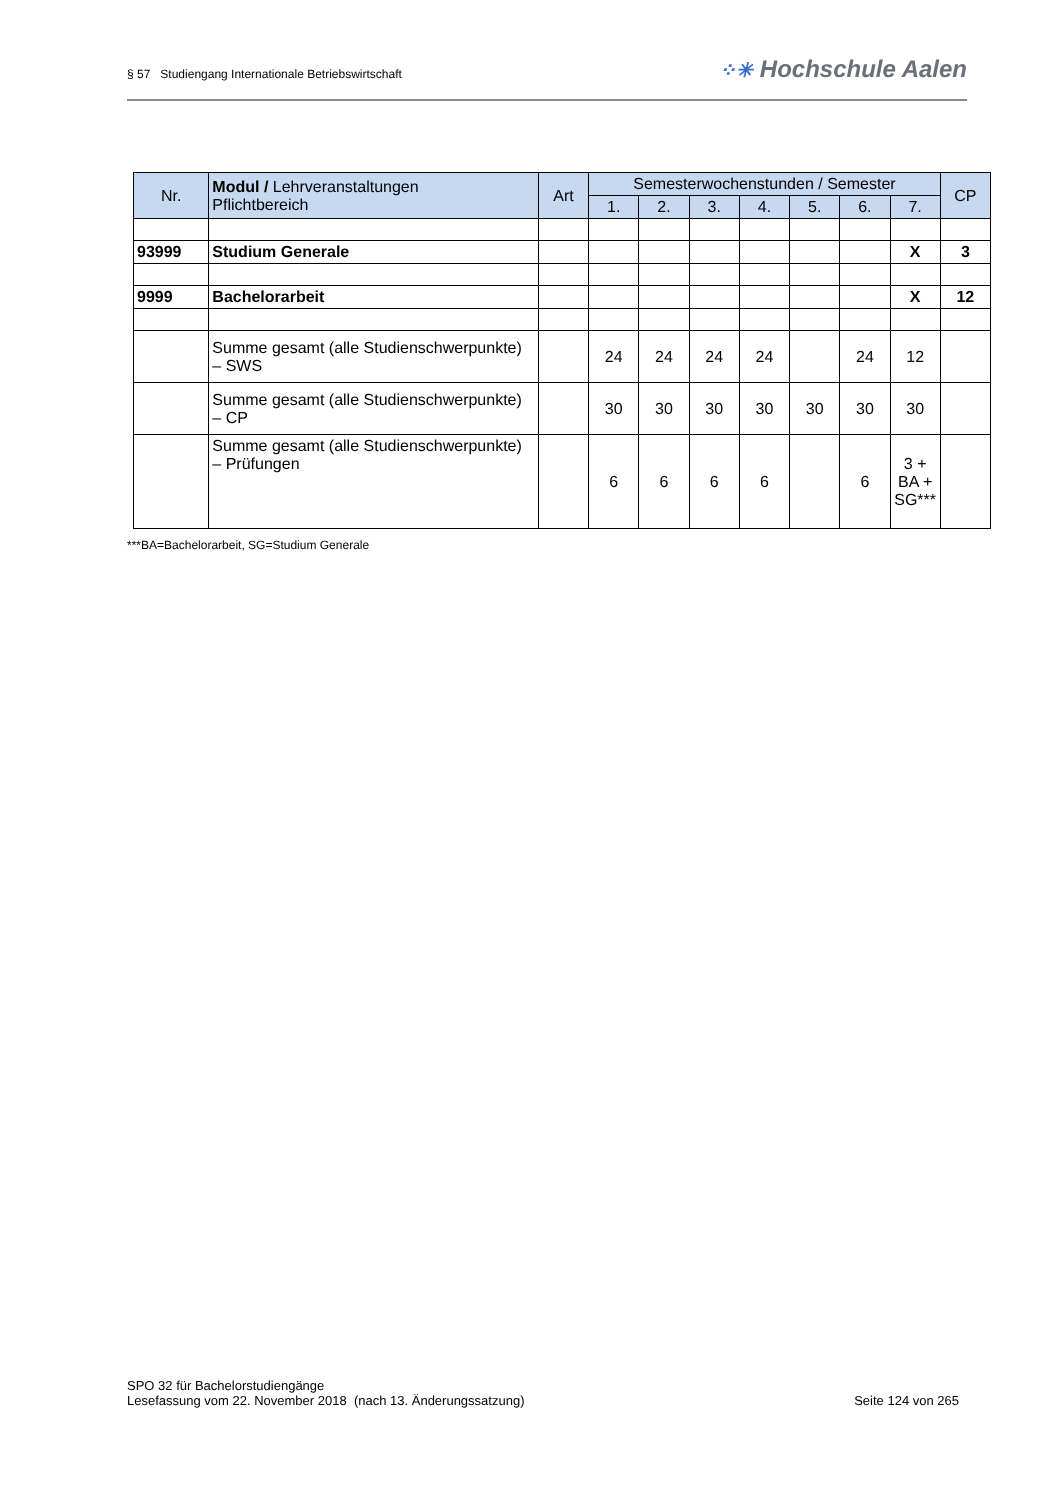§ 57 Studiengang Internationale Betriebswirtschaft
⁘✳ Hochschule Aalen
| Nr. | Modul / Lehrveranstaltungen Pflichtbereich | Art | Semesterwochenstunden / Semester | | | | | | | CP |
| --- | --- | --- | --- | --- | --- | --- | --- | --- | --- | --- |
| | | | 1. | 2. | 3. | 4. | 5. | 6. | 7. | |
| 93999 | Studium Generale | | | | | | | | X | 3 |
| 9999 | Bachelorarbeit | | | | | | | | X | 12 |
| | Summe gesamt (alle Studienschwerpunkte) – SWS | | 24 | 24 | 24 | 24 | | 24 | 12 | |
| | Summe gesamt (alle Studienschwerpunkte) – CP | | 30 | 30 | 30 | 30 | 30 | 30 | 30 | |
| | Summe gesamt (alle Studienschwerpunkte) – Prüfungen | | 6 | 6 | 6 | 6 | | 6 | 3 + BA + SG*** | |
***BA=Bachelorarbeit, SG=Studium Generale
SPO 32 für Bachelorstudiengänge
Lesefassung vom 22. November 2018 (nach 13. Änderungssatzung)
Seite 124 von 265